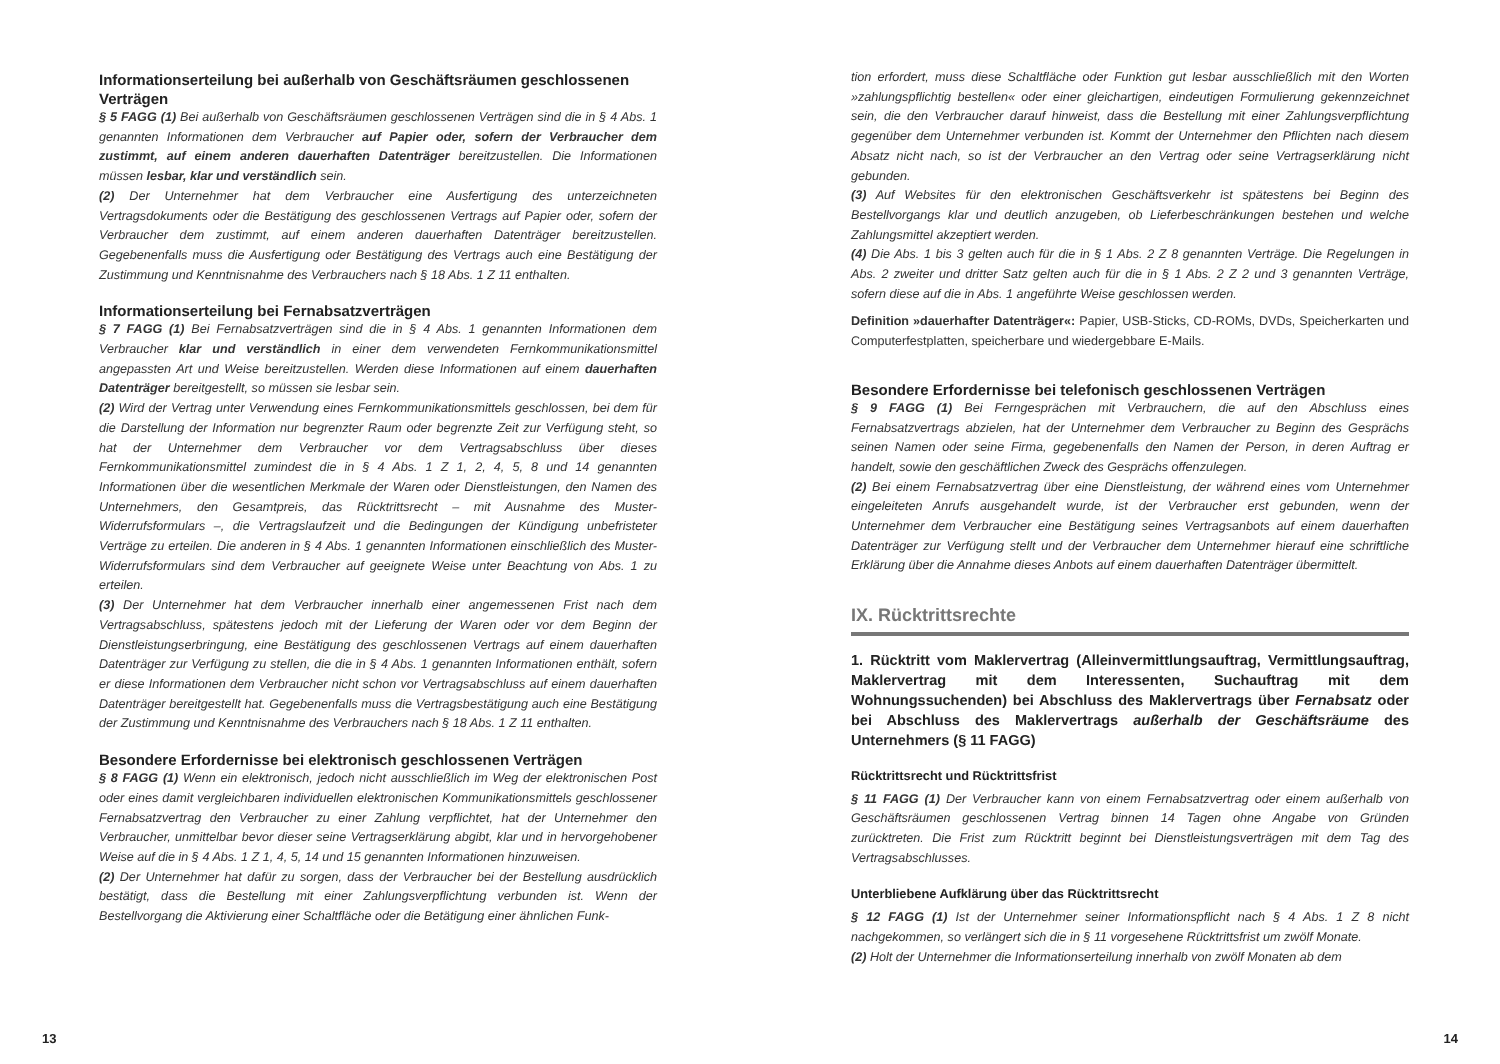Informationserteilung bei außerhalb von Geschäftsräumen geschlossenen Verträgen
§ 5 FAGG (1) Bei außerhalb von Geschäftsräumen geschlossenen Verträgen sind die in § 4 Abs. 1 genannten Informationen dem Verbraucher auf Papier oder, sofern der Verbraucher dem zustimmt, auf einem anderen dauerhaften Datenträger bereitzustellen. Die Informationen müssen lesbar, klar und verständlich sein.
(2) Der Unternehmer hat dem Verbraucher eine Ausfertigung des unterzeichneten Vertragsdokuments oder die Bestätigung des geschlossenen Vertrags auf Papier oder, sofern der Verbraucher dem zustimmt, auf einem anderen dauerhaften Datenträger bereitzustellen. Gegebenenfalls muss die Ausfertigung oder Bestätigung des Vertrags auch eine Bestätigung der Zustimmung und Kenntnisnahme des Verbrauchers nach § 18 Abs. 1 Z 11 enthalten.
Informationserteilung bei Fernabsatzverträgen
§ 7 FAGG (1) Bei Fernabsatzverträgen sind die in § 4 Abs. 1 genannten Informationen dem Verbraucher klar und verständlich in einer dem verwendeten Fernkommunikationsmittel angepassten Art und Weise bereitzustellen. Werden diese Informationen auf einem dauerhaften Datenträger bereitgestellt, so müssen sie lesbar sein.
(2) Wird der Vertrag unter Verwendung eines Fernkommunikationsmittels geschlossen, bei dem für die Darstellung der Information nur begrenzter Raum oder begrenzte Zeit zur Verfügung steht, so hat der Unternehmer dem Verbraucher vor dem Vertragsabschluss über dieses Fernkommunikationsmittel zumindest die in § 4 Abs. 1 Z 1, 2, 4, 5, 8 und 14 genannten Informationen über die wesentlichen Merkmale der Waren oder Dienstleistungen, den Namen des Unternehmers, den Gesamtpreis, das Rücktrittsrecht – mit Ausnahme des Muster-Widerrufsformulars –, die Vertragslaufzeit und die Bedingungen der Kündigung unbefristeter Verträge zu erteilen. Die anderen in § 4 Abs. 1 genannten Informationen einschließlich des Muster-Widerrufsformulars sind dem Verbraucher auf geeignete Weise unter Beachtung von Abs. 1 zu erteilen.
(3) Der Unternehmer hat dem Verbraucher innerhalb einer angemessenen Frist nach dem Vertragsabschluss, spätestens jedoch mit der Lieferung der Waren oder vor dem Beginn der Dienstleistungserbringung, eine Bestätigung des geschlossenen Vertrags auf einem dauerhaften Datenträger zur Verfügung zu stellen, die die in § 4 Abs. 1 genannten Informationen enthält, sofern er diese Informationen dem Verbraucher nicht schon vor Vertragsabschluss auf einem dauerhaften Datenträger bereitgestellt hat. Gegebenenfalls muss die Vertragsbestätigung auch eine Bestätigung der Zustimmung und Kenntnisnahme des Verbrauchers nach § 18 Abs. 1 Z 11 enthalten.
Besondere Erfordernisse bei elektronisch geschlossenen Verträgen
§ 8 FAGG (1) Wenn ein elektronisch, jedoch nicht ausschließlich im Weg der elektronischen Post oder eines damit vergleichbaren individuellen elektronischen Kommunikationsmittels geschlossener Fernabsatzvertrag den Verbraucher zu einer Zahlung verpflichtet, hat der Unternehmer den Verbraucher, unmittelbar bevor dieser seine Vertragserklärung abgibt, klar und in hervorgehobener Weise auf die in § 4 Abs. 1 Z 1, 4, 5, 14 und 15 genannten Informationen hinzuweisen.
(2) Der Unternehmer hat dafür zu sorgen, dass der Verbraucher bei der Bestellung ausdrücklich bestätigt, dass die Bestellung mit einer Zahlungsverpflichtung verbunden ist. Wenn der Bestellvorgang die Aktivierung einer Schaltfläche oder die Betätigung einer ähnlichen Funk-
tion erfordert, muss diese Schaltfläche oder Funktion gut lesbar ausschließlich mit den Worten »zahlungspflichtig bestellen« oder einer gleichartigen, eindeutigen Formulierung gekennzeichnet sein, die den Verbraucher darauf hinweist, dass die Bestellung mit einer Zahlungsverpflichtung gegenüber dem Unternehmer verbunden ist. Kommt der Unternehmer den Pflichten nach diesem Absatz nicht nach, so ist der Verbraucher an den Vertrag oder seine Vertragserklärung nicht gebunden.
(3) Auf Websites für den elektronischen Geschäftsverkehr ist spätestens bei Beginn des Bestellvorgangs klar und deutlich anzugeben, ob Lieferbeschränkungen bestehen und welche Zahlungsmittel akzeptiert werden.
(4) Die Abs. 1 bis 3 gelten auch für die in § 1 Abs. 2 Z 8 genannten Verträge. Die Regelungen in Abs. 2 zweiter und dritter Satz gelten auch für die in § 1 Abs. 2 Z 2 und 3 genannten Verträge, sofern diese auf die in Abs. 1 angeführte Weise geschlossen werden.
Definition »dauerhafter Datenträger«: Papier, USB-Sticks, CD-ROMs, DVDs, Speicherkarten und Computerfestplatten, speicherbare und wiedergebbare E-Mails.
Besondere Erfordernisse bei telefonisch geschlossenen Verträgen
§ 9 FAGG (1) Bei Ferngesprächen mit Verbrauchern, die auf den Abschluss eines Fernabsatzvertrags abzielen, hat der Unternehmer dem Verbraucher zu Beginn des Gesprächs seinen Namen oder seine Firma, gegebenenfalls den Namen der Person, in deren Auftrag er handelt, sowie den geschäftlichen Zweck des Gesprächs offenzulegen.
(2) Bei einem Fernabsatzvertrag über eine Dienstleistung, der während eines vom Unternehmer eingeleiteten Anrufs ausgehandelt wurde, ist der Verbraucher erst gebunden, wenn der Unternehmer dem Verbraucher eine Bestätigung seines Vertragsanbots auf einem dauerhaften Datenträger zur Verfügung stellt und der Verbraucher dem Unternehmer hierauf eine schriftliche Erklärung über die Annahme dieses Anbots auf einem dauerhaften Datenträger übermittelt.
IX. Rücktrittsrechte
1. Rücktritt vom Maklervertrag (Alleinvermittlungsauftrag, Vermittlungsauftrag, Maklervertrag mit dem Interessenten, Suchauftrag mit dem Wohnungssuchenden) bei Abschluss des Maklervertrags über Fernabsatz oder bei Abschluss des Maklervertrags außerhalb der Geschäftsräume des Unternehmers (§ 11 FAGG)
Rücktrittsrecht und Rücktrittsfrist
§ 11 FAGG (1) Der Verbraucher kann von einem Fernabsatzvertrag oder einem außerhalb von Geschäftsräumen geschlossenen Vertrag binnen 14 Tagen ohne Angabe von Gründen zurücktreten. Die Frist zum Rücktritt beginnt bei Dienstleistungsverträgen mit dem Tag des Vertragsabschlusses.
Unterbliebene Aufklärung über das Rücktrittsrecht
§ 12 FAGG (1) Ist der Unternehmer seiner Informationspflicht nach § 4 Abs. 1 Z 8 nicht nachgekommen, so verlängert sich die in § 11 vorgesehene Rücktrittsfrist um zwölf Monate.
(2) Holt der Unternehmer die Informationserteilung innerhalb von zwölf Monaten ab dem
13 14